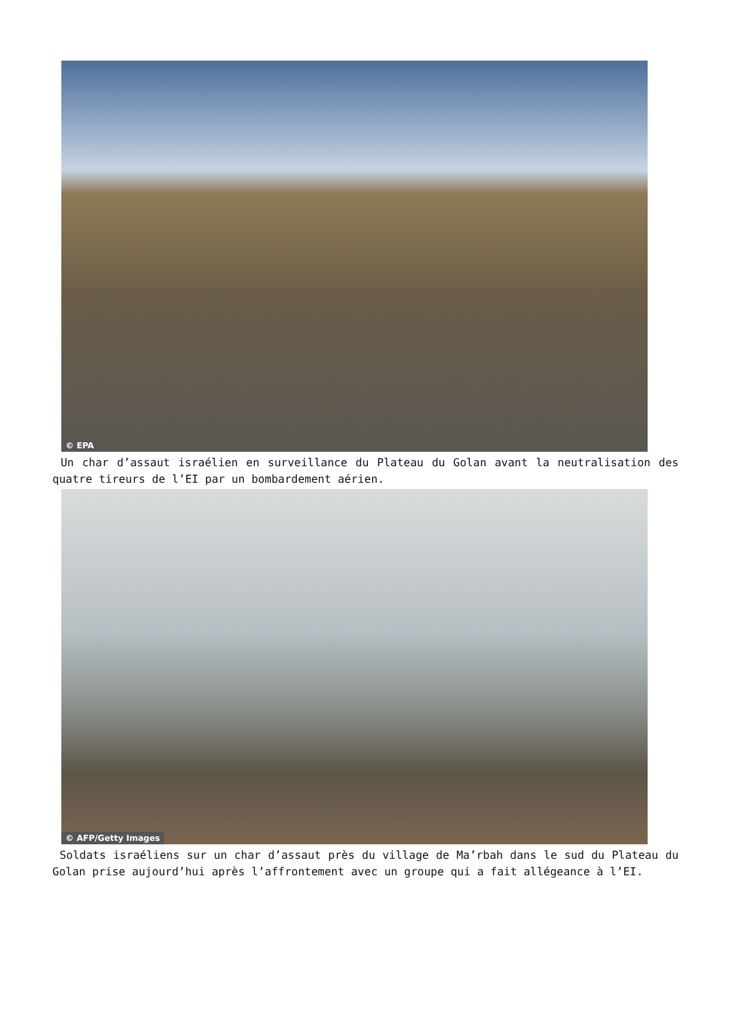© EPA
Un char d’assaut israélien en surveillance du Plateau du Golan avant la neutralisation des quatre tireurs de l’EI par un bombardement aérien.
© AFP/Getty Images
Soldats israéliens sur un char d’assaut près du village de Ma’rbah dans le sud du Plateau du Golan prise aujourd’hui après l’affrontement avec un groupe qui a fait allégeance à l’EI.